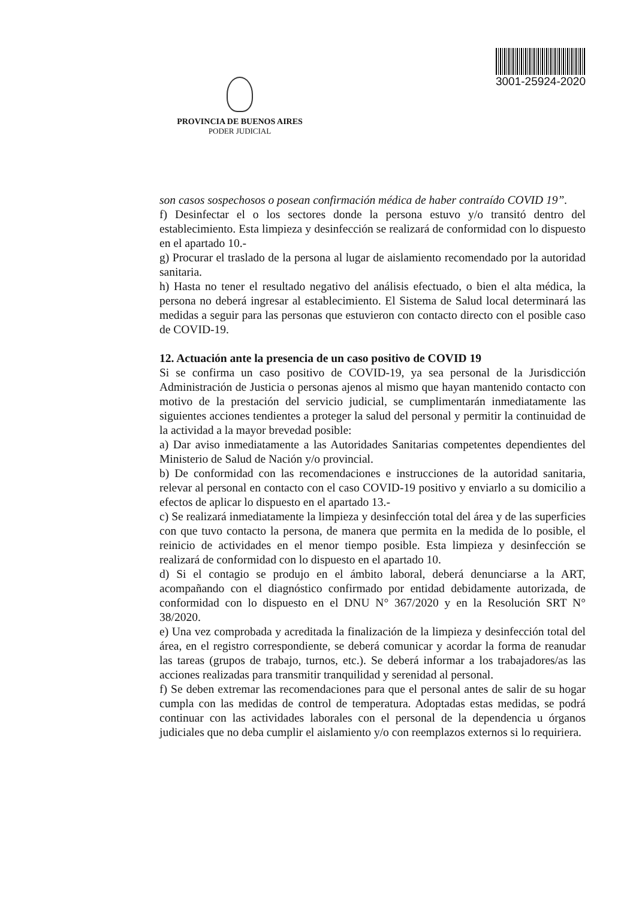PROVINCIA DE BUENOS AIRES
PODER JUDICIAL
3001-25924-2020
son casos sospechosos o posean confirmación médica de haber contraído COVID 19”.
f) Desinfectar el o los sectores donde la persona estuvo y/o transitó dentro del establecimiento. Esta limpieza y desinfección se realizará de conformidad con lo dispuesto en el apartado 10.-
g) Procurar el traslado de la persona al lugar de aislamiento recomendado por la autoridad sanitaria.
h) Hasta no tener el resultado negativo del análisis efectuado, o bien el alta médica, la persona no deberá ingresar al establecimiento. El Sistema de Salud local determinará las medidas a seguir para las personas que estuvieron con contacto directo con el posible caso de COVID-19.
12. Actuación ante la presencia de un caso positivo de COVID 19
Si se confirma un caso positivo de COVID-19, ya sea personal de la Jurisdicción Administración de Justicia o personas ajenos al mismo que hayan mantenido contacto con motivo de la prestación del servicio judicial, se cumplimentarán inmediatamente las siguientes acciones tendientes a proteger la salud del personal y permitir la continuidad de la actividad a la mayor brevedad posible:
a) Dar aviso inmediatamente a las Autoridades Sanitarias competentes dependientes del Ministerio de Salud de Nación y/o provincial.
b) De conformidad con las recomendaciones e instrucciones de la autoridad sanitaria, relevar al personal en contacto con el caso COVID-19 positivo y enviarlo a su domicilio a efectos de aplicar lo dispuesto en el apartado 13.-
c) Se realizará inmediatamente la limpieza y desinfección total del área y de las superficies con que tuvo contacto la persona, de manera que permita en la medida de lo posible, el reinicio de actividades en el menor tiempo posible. Esta limpieza y desinfección se realizará de conformidad con lo dispuesto en el apartado 10.
d) Si el contagio se produjo en el ámbito laboral, deberá denunciarse a la ART, acompañando con el diagnóstico confirmado por entidad debidamente autorizada, de conformidad con lo dispuesto en el DNU N° 367/2020 y en la Resolución SRT N° 38/2020.
e) Una vez comprobada y acreditada la finalización de la limpieza y desinfección total del área, en el registro correspondiente, se deberá comunicar y acordar la forma de reanudar las tareas (grupos de trabajo, turnos, etc.). Se deberá informar a los trabajadores/as las acciones realizadas para transmitir tranquilidad y serenidad al personal.
f) Se deben extremar las recomendaciones para que el personal antes de salir de su hogar cumpla con las medidas de control de temperatura. Adoptadas estas medidas, se podrá continuar con las actividades laborales con el personal de la dependencia u órganos judiciales que no deba cumplir el aislamiento y/o con reemplazos externos si lo requiriera.